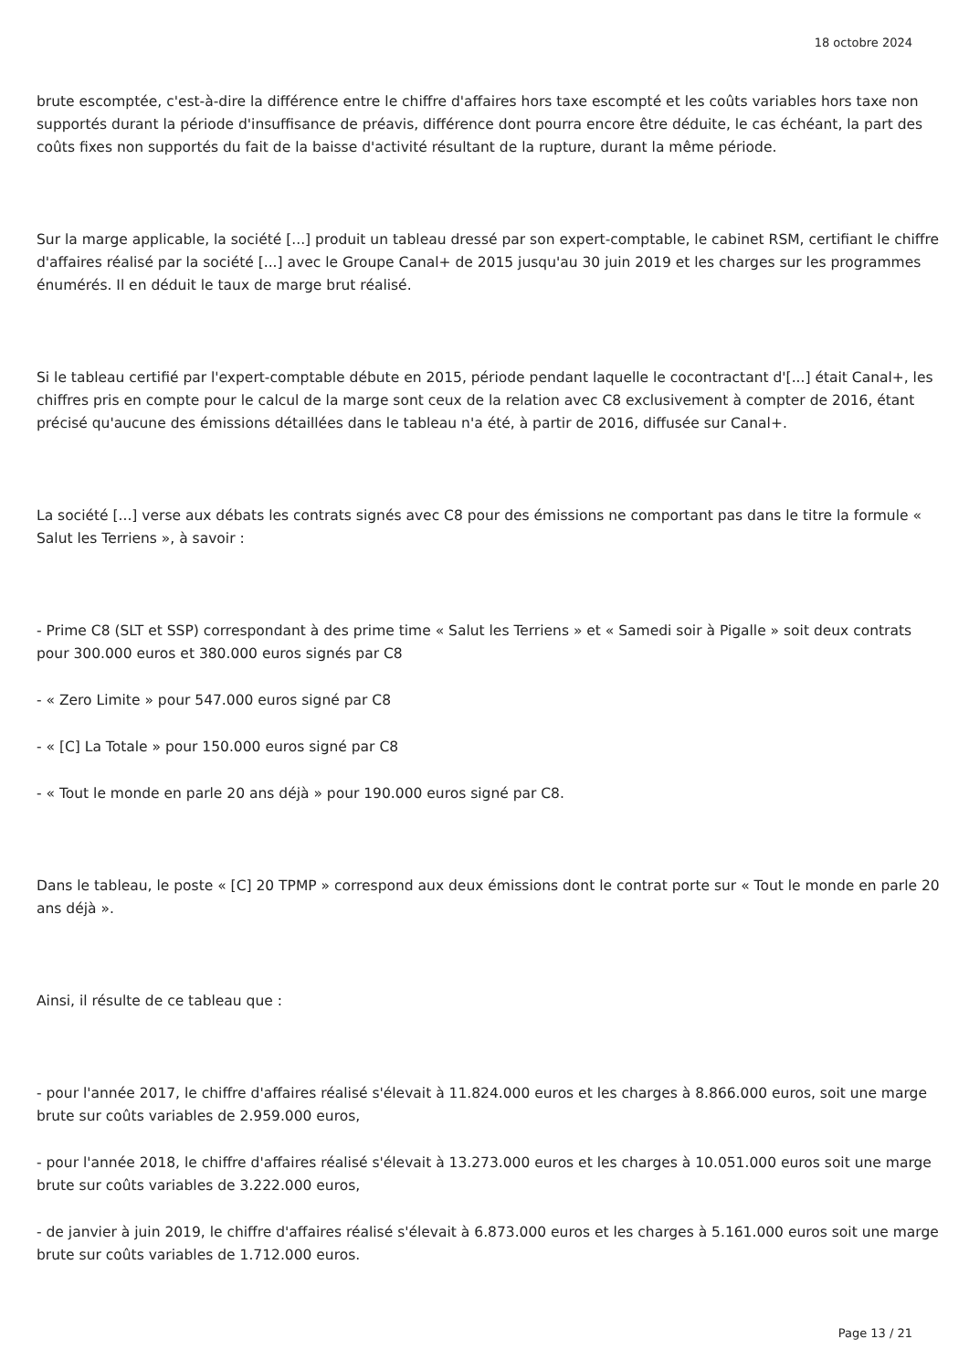18 octobre 2024
brute escomptée, c'est-à-dire la différence entre le chiffre d'affaires hors taxe escompté et les coûts variables hors taxe non supportés durant la période d'insuffisance de préavis, différence dont pourra encore être déduite, le cas échéant, la part des coûts fixes non supportés du fait de la baisse d'activité résultant de la rupture, durant la même période.
Sur la marge applicable, la société [...] produit un tableau dressé par son expert-comptable, le cabinet RSM, certifiant le chiffre d'affaires réalisé par la société [...] avec le Groupe Canal+ de 2015 jusqu'au 30 juin 2019 et les charges sur les programmes énumérés. Il en déduit le taux de marge brut réalisé.
Si le tableau certifié par l'expert-comptable débute en 2015, période pendant laquelle le cocontractant d'[...] était Canal+, les chiffres pris en compte pour le calcul de la marge sont ceux de la relation avec C8 exclusivement à compter de 2016, étant précisé qu'aucune des émissions détaillées dans le tableau n'a été, à partir de 2016, diffusée sur Canal+.
La société [...] verse aux débats les contrats signés avec C8 pour des émissions ne comportant pas dans le titre la formule « Salut les Terriens », à savoir :
- Prime C8 (SLT et SSP) correspondant à des prime time « Salut les Terriens » et « Samedi soir à Pigalle » soit deux contrats pour 300.000 euros et 380.000 euros signés par C8
- « Zero Limite » pour 547.000 euros signé par C8
- « [C] La Totale » pour 150.000 euros signé par C8
- « Tout le monde en parle 20 ans déjà » pour 190.000 euros signé par C8.
Dans le tableau, le poste « [C] 20 TPMP » correspond aux deux émissions dont le contrat porte sur « Tout le monde en parle 20 ans déjà ».
Ainsi, il résulte de ce tableau que :
- pour l'année 2017, le chiffre d'affaires réalisé s'élevait à 11.824.000 euros et les charges à 8.866.000 euros, soit une marge brute sur coûts variables de 2.959.000 euros,
- pour l'année 2018, le chiffre d'affaires réalisé s'élevait à 13.273.000 euros et les charges à 10.051.000 euros soit une marge brute sur coûts variables de 3.222.000 euros,
- de janvier à juin 2019, le chiffre d'affaires réalisé s'élevait à 6.873.000 euros et les charges à 5.161.000 euros soit une marge brute sur coûts variables de 1.712.000 euros.
Page 13 / 21